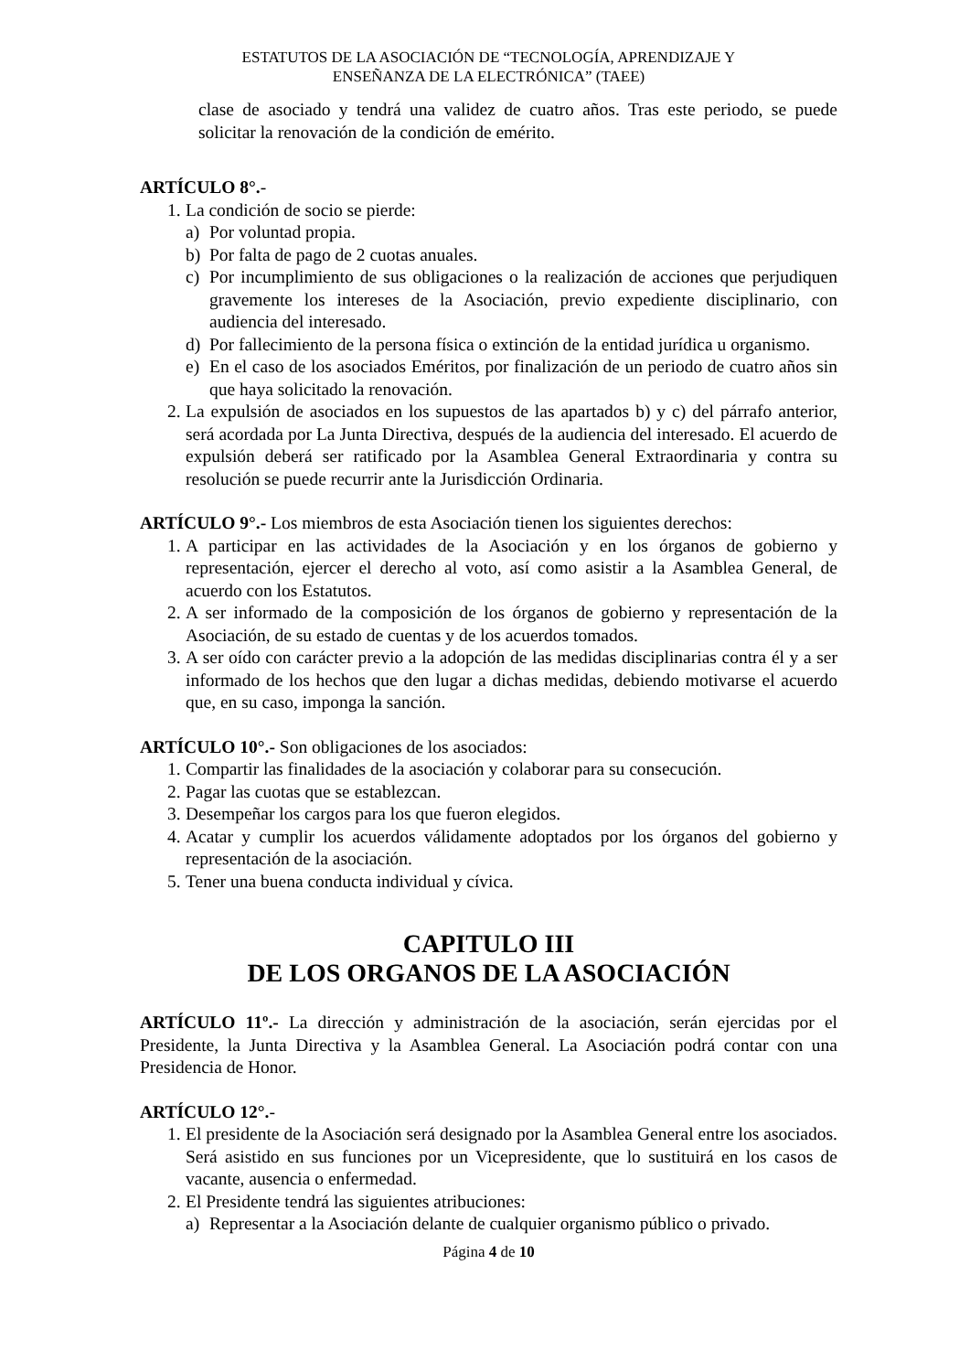ESTATUTOS DE LA ASOCIACIÓN DE “TECNOLOGÍA, APRENDIZAJE Y
ENSEÑANZA DE LA ELECTRÓNICA” (TAEE)
clase de asociado y tendrá una validez de cuatro años. Tras este periodo, se puede solicitar la renovación de la condición de emérito.
ARTÍCULO 8°.-
1.
La condición de socio se pierde:
a) Por voluntad propia.
b) Por falta de pago de 2 cuotas anuales.
c) Por incumplimiento de sus obligaciones o la realización de acciones que perjudiquen gravemente los intereses de la Asociación, previo expediente disciplinario, con audiencia del interesado.
d) Por fallecimiento de la persona física o extinción de la entidad jurídica u organismo.
e) En el caso de los asociados Eméritos, por finalización de un periodo de cuatro años sin que haya solicitado la renovación.
2.
La expulsión de asociados en los supuestos de las apartados b) y c) del párrafo anterior, será acordada por La Junta Directiva, después de la audiencia del interesado. El acuerdo de expulsión deberá ser ratificado por la Asamblea General Extraordinaria y contra su resolución se puede recurrir ante la Jurisdicción Ordinaria.
ARTÍCULO 9°.- Los miembros de esta Asociación tienen los siguientes derechos:
1.
A participar en las actividades de la Asociación y en los órganos de gobierno y representación, ejercer el derecho al voto, así como asistir a la Asamblea General, de acuerdo con los Estatutos.
2.
A ser informado de la composición de los órganos de gobierno y representación de la Asociación, de su estado de cuentas y de los acuerdos tomados.
3.
A ser oído con carácter previo a la adopción de las medidas disciplinarias contra él y a ser informado de los hechos que den lugar a dichas medidas, debiendo motivarse el acuerdo que, en su caso, imponga la sanción.
ARTÍCULO 10°.- Son obligaciones de los asociados:
1.
Compartir las finalidades de la asociación y colaborar para su consecución.
2.
Pagar las cuotas que se establezcan.
3.
Desempeñar los cargos para los que fueron elegidos.
4.
Acatar y cumplir los acuerdos válidamente adoptados por los órganos del gobierno y representación de la asociación.
5.
Tener una buena conducta individual y cívica.
CAPITULO III
DE LOS ORGANOS DE LA ASOCIACIÓN
ARTÍCULO 11º.- La dirección y administración de la asociación, serán ejercidas por el Presidente, la Junta Directiva y la Asamblea General. La Asociación podrá contar con una Presidencia de Honor.
ARTÍCULO 12°.-
1.
El presidente de la Asociación será designado por la Asamblea General entre los asociados. Será asistido en sus funciones por un Vicepresidente, que lo sustituirá en los casos de vacante, ausencia o enfermedad.
2.
El Presidente tendrá las siguientes atribuciones:
a) Representar a la Asociación delante de cualquier organismo público o privado.
Página 4 de 10